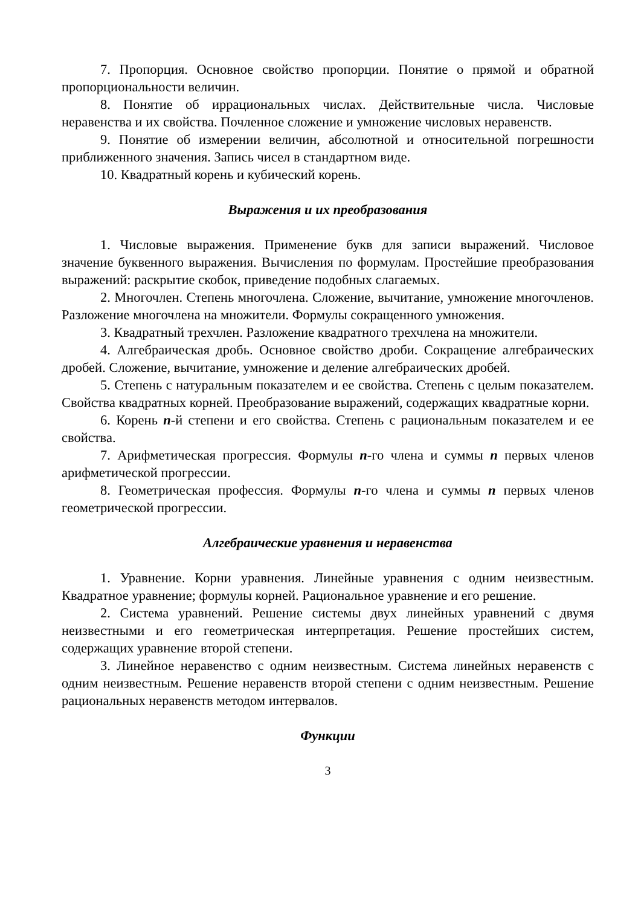7. Пропорция. Основное свойство пропорции. Понятие о прямой и обратной пропорциональности величин.
8. Понятие об иррациональных числах. Действительные числа. Числовые неравенства и их свойства. Почленное сложение и умножение числовых неравенств.
9. Понятие об измерении величин, абсолютной и относительной погрешности приближенного значения. Запись чисел в стандартном виде.
10. Квадратный корень и кубический корень.
Выражения и их преобразования
1. Числовые выражения. Применение букв для записи выражений. Числовое значение буквенного выражения. Вычисления по формулам. Простейшие преобразования выражений: раскрытие скобок, приведение подобных слагаемых.
2. Многочлен. Степень многочлена. Сложение, вычитание, умножение многочленов. Разложение многочлена на множители. Формулы сокращенного умножения.
3. Квадратный трехчлен. Разложение квадратного трехчлена на множители.
4. Алгебраическая дробь. Основное свойство дроби. Сокращение алгебраических дробей. Сложение, вычитание, умножение и деление алгебраических дробей.
5. Степень с натуральным показателем и ее свойства. Степень с целым показателем. Свойства квадратных корней. Преобразование выражений, содержащих квадратные корни.
6. Корень n-й степени и его свойства. Степень с рациональным показателем и ее свойства.
7. Арифметическая прогрессия. Формулы n-го члена и суммы n первых членов арифметической прогрессии.
8. Геометрическая профессия. Формулы n-го члена и суммы n первых членов геометрической прогрессии.
Алгебраические уравнения и неравенства
1. Уравнение. Корни уравнения. Линейные уравнения с одним неизвестным. Квадратное уравнение; формулы корней. Рациональное уравнение и его решение.
2. Система уравнений. Решение системы двух линейных уравнений с двумя неизвестными и его геометрическая интерпретация. Решение простейших систем, содержащих уравнение второй степени.
3. Линейное неравенство с одним неизвестным. Система линейных неравенств с одним неизвестным. Решение неравенств второй степени с одним неизвестным. Решение рациональных неравенств методом интервалов.
Функции
3